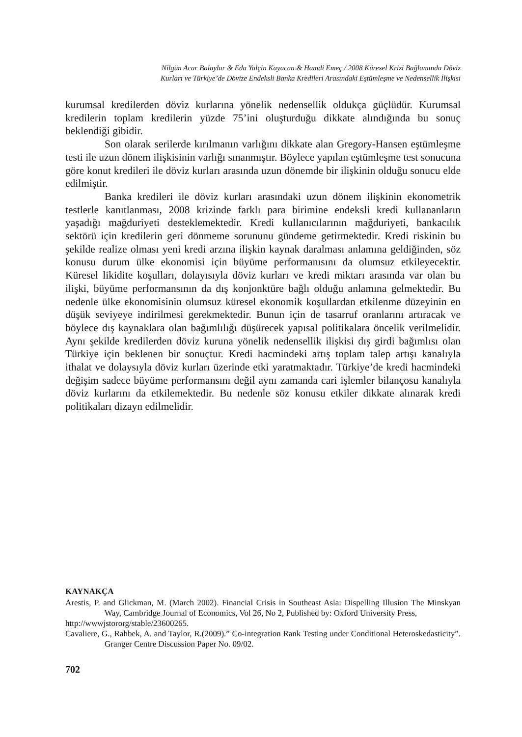Nilgün Acar Balaylar & Eda Yalçin Kayacan & Hamdi Emeç / 2008 Küresel Krizi Bağlamında Döviz
Kurları ve Türkiye’de Dövize Endeksli Banka Kredileri Arasındaki Eştümleşme ve Nedensellik İlişkisi
kurumsal kredilerden döviz kurlarına yönelik nedensellik oldukça güçlüdür. Kurumsal kredilerin toplam kredilerin yüzde 75’ini oluşturduğu dikkate alındığında bu sonuç beklendiği gibidir.
Son olarak serilerde kırılmanın varlığını dikkate alan Gregory-Hansen eştümleşme testi ile uzun dönem ilişkisinin varlığı sınanmıştır. Böylece yapılan eştümleşme test sonucuna göre konut kredileri ile döviz kurları arasında uzun dönemde bir ilişkinin olduğu sonucu elde edilmiştir.
Banka kredileri ile döviz kurları arasındaki uzun dönem ilişkinin ekonometrik testlerle kanıtlanması, 2008 krizinde farklı para birimine endeksli kredi kullananların yaşadığı mağduriyeti desteklemektedir. Kredi kullanıcılarının mağduriyeti, bankacılık sektörü için kredilerin geri dönmeme sorununu gündeme getirmektedir. Kredi riskinin bu şekilde realize olması yeni kredi arzına ilişkin kaynak daralması anlamına geldiğinden, söz konusu durum ülke ekonomisi için büyüme performanısını da olumsuz etkileyecektir. Küresel likidite koşulları, dolayısıyla döviz kurları ve kredi miktarı arasında var olan bu ilişki, büyüme performansının da dış konjonktüre bağlı olduğu anlamına gelmektedir. Bu nedenle ülke ekonomisinin olumsuz küresel ekonomik koşullardan etkilenme düzeyinin en düşük seviyeye indirilmesi gerekmektedir. Bunun için de tasarruf oranlarını artıracak ve böylece dış kaynaklara olan bağımlılığı düşürecek yapısal politikalara öncelik verilmelidir. Aynı şekilde kredilerden döviz kuruna yönelik nedensellik ilişkisi dış girdi bağımlısı olan Türkiye için beklenen bir sonuçtur. Kredi hacmindeki artış toplam talep artışı kanalıyla ithalat ve dolaysıyla döviz kurları üzerinde etki yaratmaktadır. Türkiye’de kredi hacmindeki değişim sadece büyüme performansını değil aynı zamanda cari işlemler bilançosu kanalıyla döviz kurlarını da etkilemektedir. Bu nedenle söz konusu etkiler dikkate alınarak kredi politikaları dizayn edilmelidir.
KAYNAKÇA
Arestis, P. and Glickman, M. (March 2002). Financial Crisis in Southeast Asia: Dispelling Illusion The Minskyan Way, Cambridge Journal of Economics, Vol 26, No 2, Published by: Oxford University Press,
http://wwwjstororg/stable/23600265.
Cavaliere, G., Rahbek, A. and Taylor, R.(2009).” Co-integration Rank Testing under Conditional Heteroskedasticity”. Granger Centre Discussion Paper No. 09/02.
702